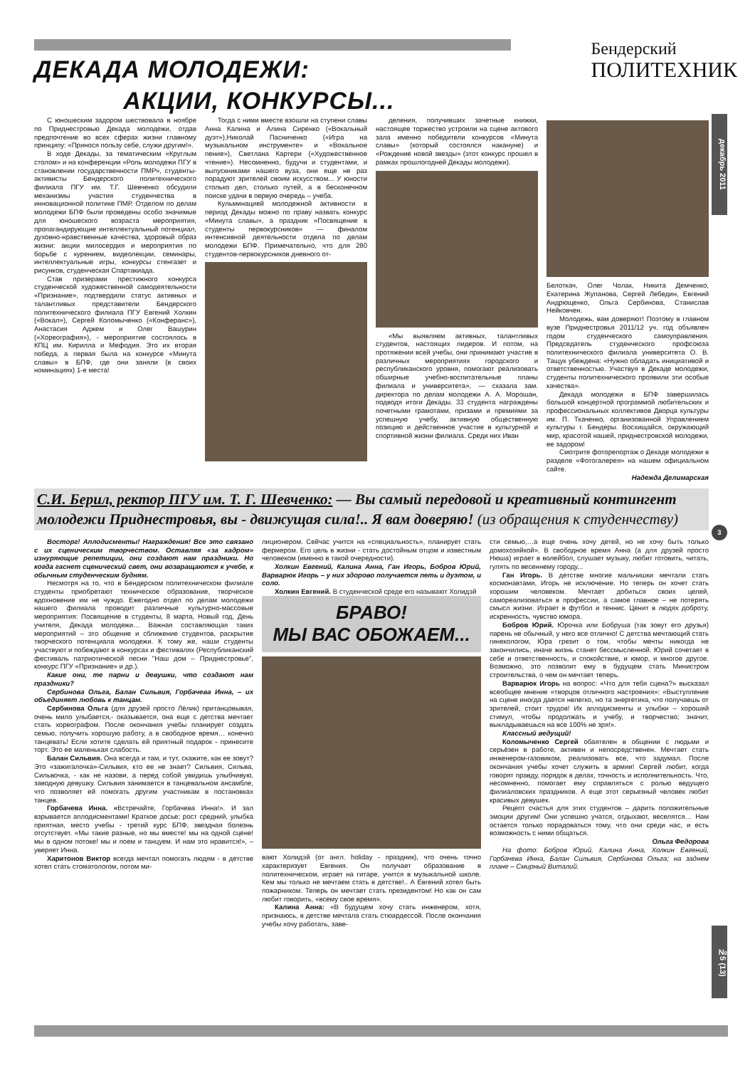декабрь 2011
№5 (13)
ДЕКАДА МОЛОДЕЖИ:
АКЦИИ, КОНКУРСЫ...
Бендерский
ПОЛИТЕХНИК
С юношеским задором шествовала в ноябре по Приднестровью Декада молодежи, отдав предпочтение во всех сферах жизни главному принципу: «Принося пользу себе, служи другим!».
В ходе Декады, за тематическим «Круглым столом» и на конференции «Роль молодежи ПГУ в становлении государственности ПМР», студенты-активисты Бендерского политехнического филиала ПГУ им. Т.Г. Шевченко обсудили механизмы участия студенчества в инновационной политике ПМР. Отделом по делам молодежи БПФ были проведены особо значимые для юношеского возраста мероприятия, пропагандирующие интеллектуальный потенциал, духовно-нравственные качества, здоровый образ жизни: акции милосердия и мероприятия по борьбе с курением, видеолекции, семинары, интеллектуальные игры, конкурсы стенгазет и рисунков, студенческая Спартакиада.
Став призерами престижного конкурса студенческой художественной самодеятельности «Признание», подтвердили статус активных и талантливых представители Бендерского политехнического филиала ПГУ Евгений Холкин («Вокал»), Сергей Коломыченко («Конферанс»), Анастасия Аджем и Олег Вашурин («Хореография»), - мероприятие состоялось в КПЦ им. Кирилла и Мефодия. Это их вторая победа, а первая была на конкурсе «Минута славы» в БПФ, где они заняли (в своих номинациях) 1-е места!
Тогда с ними вместе взошли на ступени славы Анна Калина и Алина Сиренко («Вокальный дуэт»),Николай Пасниченко («Игра на музыкальном инструменте» и «Вокальное пение»), Светлана Картери («Художественное чтение»). Несомненно, будучи и студентами, и выпускниками нашего вуза, они еще не раз порадуют зрителей своим искусством... У юности столько дел, столько путей, а в бесконечном поиске удачи в первую очередь – учеба.
Кульминацией молодежной активности в период Декады можно по праву назвать конкурс «Минута славы», а праздник «Посвящение в студенты первокурсников» — финалом интенсивной деятельности отдела по делам молодежи БПФ. Примечательно, что для 280 студентов-первокурсников дневного от-
деления, получивших зачетные книжки, настоящее торжество устроили на сцене актового зала именно победители конкурсов «Минута славы» (который состоялся накануне) и «Рождение новой звезды» (этот конкурс прошел в рамках прошлогодней Декады молодежи).
«Мы выявляем активных, талантливых студентов, настоящих лидеров. И потом, на протяжении всей учебы, они принимают участие в различных мероприятиях городского и республиканского уровня, помогают реализовать обширные учебно-воспитательные планы филиала и университета», — сказала зам. директора по делам молодежи А. А. Морошан, подводя итоги Декады. 33 студента награждены почетными грамотами, призами и премиями за успешную учебу, активную общественную позицию и действенное участие в культурной и спортивной жизни филиала. Среди них Иван
Белоткач, Олег Чолак, Никита Демченко, Екатерина Жупанова, Сергей Лебедин, Евгений Андрющенко, Ольга Сербинова, Станислав Нейковчен.
Молодежь, вам доверяют! Поэтому в главном вузе Приднестровья 2011/12 уч. год объявлен годом студенческого самоуправления. Председатель студенческого профсоюза политехнического филиала университета О. В. Тащук убеждена: «Нужно обладать инициативой и ответственностью. Участвуя в Декаде молодежи, студенты политехнического проявили эти особые качества».
Декада молодежи в БПФ завершилась большой концертной программой любительских и профессиональных коллективов Дворца культуры им. П. Ткаченко, организованной Управлением культуры г. Бендеры. Восхищайся, окружающий мир, красотой нашей, приднестровской молодежи, ее задором!
Смотрите фоторепортаж о Декаде молодежи в разделе «Фотогалерея» на нашем официальном сайте.
Надежда Делимарская
С.И. Берил, ректор ПГУ им. Т. Г. Шевченко: — Вы самый передовой и креативный контингент молодежи Приднестровья, вы - движущая сила!.. Я вам доверяю! (из обращения к студенчеству)
Восторг! Аплодисменты! Награждения! Все это связано с их сценическим творчеством. Оставляя «за кадром» изнуряющие репетиции, они создают нам праздники. Но когда гаснет сценический свет, они возвращаются к учебе, к обычным студенческим будням.
Несмотря на то, что в Бендерском политехническом филиале студенты приобретают техническое образование, творческое вдохновение им не чуждо. Ежегодно отдел по делам молодежи нашего филиала проводит различные культурно-массовые мероприятия: Посвящение в студенты, 8 марта, Новый год, День учителя, Декада молодежи… Важная составляющая таких мероприятий – это общение и сближение студентов, раскрытие творческого потенциала молодежи. К тому же, наши студенты участвуют и побеждают в конкурсах и фестивалях (Республиканский фестиваль патриотической песни "Наш дом – Приднестровье", конкурс ПГУ «Признание» и др.).
Какие они, те парни и девушки, что создают нам праздники?
Сербинова Ольга, Балан Сильвия, Горбачева Инна, – их объединяет любовь к танцам.
Сербинова Ольга (для друзей просто Лёлик) пританцовывая, очень мило улыбается,- оказывается, она еще с детства мечтает стать хореографом. После окончания учебы планирует создать семью, получить хорошую работу, а в свободное время… конечно танцевать! Если хотите сделать ей приятный подарок - принесите торт. Это ее маленькая слабость.
Балан Сильвия. Она всегда и там, и тут, скажите, как ее зовут? Это «зажигалочка»-Сильвия, кто ее не знает? Сильвия, Сильва, Сильвочка, - как не назови, а перед собой увидишь улыбчивую, заводную девушку. Сильвия занимается в танцевальном ансамбле, что позволяет ей помогать другим участникам в постановках танцев.
Горбачева Инна. «Встречайте, Горбачева Инна!». И зал взрывается аплодисментами! Краткое досье: рост средний, улыбка приятная, место учебы - третий курс БПФ, звездная болезнь отсутствует. «Мы такие разные, но мы вместе! мы на одной сцене! мы в одном потоке! мы и поем и танцуем. И нам это нравится!», – уверяет Инна.
Харитонов Виктор всегда мечтал помогать людям - в детстве хотел стать стоматологом, потом ми-
лиционером. Сейчас учится на «специальность», планирует стать фермером. Его цель в жизни - стать достойным отцом и известным человеком (именно в такой очередности).
Холкин Евгений, Калина Анна, Ган Игорь, Бобров Юрий, Варварюк Игорь – у них здорово получается петь и дуэтом, и соло.
Холкин Евгений. В студенческой среде его называют Холидэй
БРАВО!
МЫ ВАС ОБОЖАЕМ...
вают Холидэй (от англ. holiday - праздник), что очень точно характеризует Евгения. Он получает образование в политехническом, играет на гитаре, учится в музыкальной школе. Кем мы только не мечтаем стать в детстве!.. А Евгений хотел быть пожарником. Теперь он мечтает стать президентом! Но как он сам любит говорить, «всему свое время».
Калина Анна: «В будущем хочу стать инженером, хотя, признаюсь, в детстве мечтала стать стюардессой. После окончания учебы хочу работать, заве-
сти семью,…а еще очень хочу детей, но не хочу быть только домохозяйкой». В свободное время Анна (а для друзей просто Нюша) играет в волейбол, слушает музыку, любит готовить, читать, гулять по весеннему городу...
Ган Игорь. В детстве многие мальчишки мечтали стать космонавтами, Игорь не исключение. Но теперь он хочет стать хорошим человеком. Мечтает добиться своих целей, самореализоваться в профессии, а самое главное – не потерять смысл жизни. Играет в футбол и теннис. Ценит в людях доброту, искренность, чувство юмора.
Бобров Юрий. Юрочка или Бобруша (так зовут его друзья) парень не обычный, у него все отлично! С детства мечтающий стать гинекологом, Юра грезит о том, чтобы мечты никогда не закончились, иначе жизнь станет бессмысленной. Юрий сочетает в себе и ответственность, и спокойствие, и юмор, и многое другое. Возможно, это позволит ему в будущем стать Министром строительства, о чем он мечтает теперь.
Варварюк Игорь на вопрос: «Что для тебя сцена?» высказал всеобщее мнение «творцов отличного настроения»: «Выступление на сцене иногда дается нелегко, но та энергетика, что получаешь от зрителей, стоит трудов! Их аплодисменты и улыбки – хороший стимул, чтобы продолжать и учебу, и творчество; значит, выкладываешься на все 100% не зря!».
Классный ведущий!
Коломыченко Сергей обаятелен в общении с людьми и серьёзен в работе, активен и непосредственен. Мечтает стать инженером-газовиком, реализовать все, что задумал. После окончания учебы хочет служить в армии! Сергей любит, когда говорят правду, порядок в делах, точность и исполнительность. Что, несомненно, помогает ему справляться с ролью ведущего филиаловских праздников. А еще этот серьезный человек любит красивых девушек.
Рецепт счастья для этих студентов – дарить положительные эмоции другим! Они успешно учатся, отдыхают, веселятся… Нам остается только порадоваться тому, что они среди нас, и есть возможность с ними общаться.
Ольга Федорова
На фото: Бобров Юрий, Калина Анна, Холкин Евгений, Горбачева Инна, Балан Сильвия, Сербинова Ольга; на заднем плане – Смирный Виталий.
3